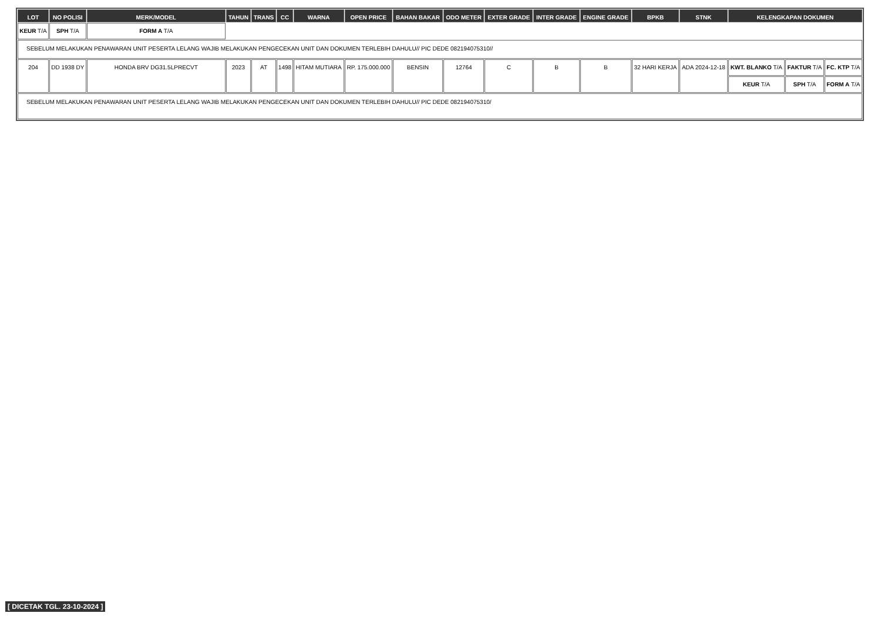| LOT | NO POLISI | MERK/MODEL | TAHUN | TRANS | CC | WARNA | OPEN PRICE | BAHAN BAKAR | ODO METER | EXTER GRADE | INTER GRADE | ENGINE GRADE | BPKB | STNK | KELENGKAPAN DOKUMEN | | |
| --- | --- | --- | --- | --- | --- | --- | --- | --- | --- | --- | --- | --- | --- | --- | --- | --- | --- |
| KEUR T/A | SPH T/A | FORM A T/A | | | | | | | | | | | | | | | |
| SEBELUM MELAKUKAN PENAWARAN UNIT PESERTA LELANG WAJIB MELAKUKAN PENGECEKAN UNIT DAN DOKUMEN TERLEBIH DAHULU// PIC DEDE 082194075310// | | | | | | | | | | | | | | | | | |
| 204 | DD 1938 DY | HONDA BRV DG31.5LPRECVT | 2023 | AT | 1498 | HITAM MUTIARA | RP. 175.000.000 | BENSIN | 12764 | C | B | B | 32 HARI KERJA | ADA 2024-12-18 | KWT. BLANKO T/A | FAKTUR T/A | FC. KTP T/A |
| | | | | | | | | | | | | | | | KEUR T/A | SPH T/A | FORM A T/A |
| SEBELUM MELAKUKAN PENAWARAN UNIT PESERTA LELANG WAJIB MELAKUKAN PENGECEKAN UNIT DAN DOKUMEN TERLEBIH DAHULU// PIC DEDE 082194075310/ | | | | | | | | | | | | | | | | | |
[ DICETAK TGL. 23-10-2024 ]